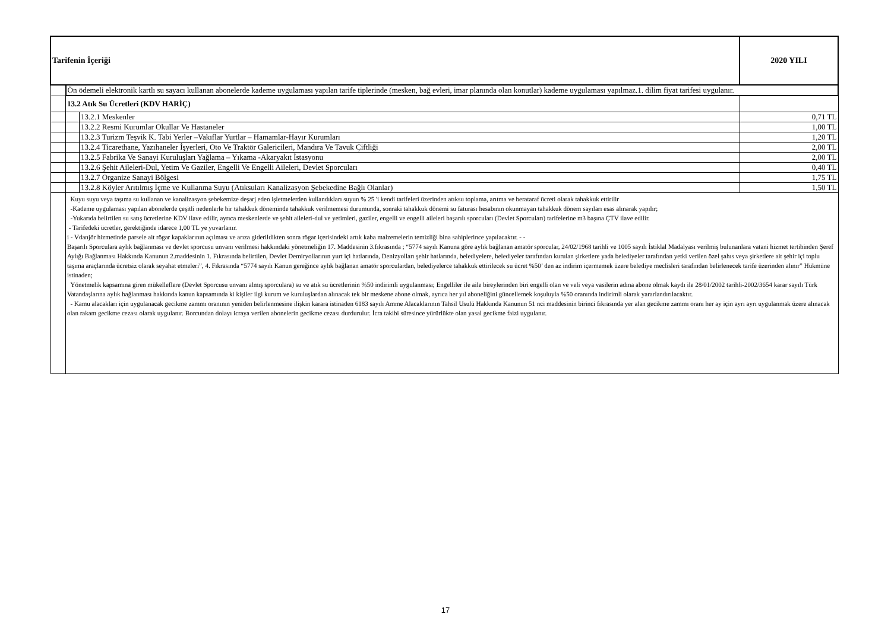| Tarifenin İçeriği | | | 2020 YILI |
| | Ön ödemeli elektronik kartlı su sayacı kullanan abonelerde kademe uygulaması yapılan tarife tiplerinde (mesken, bağ evleri, imar planında olan konutlar) kademe uygulaması yapılmaz.1. dilim fiyat tarifesi uygulanır. | | |
| | 13.2 Atık Su Ücretleri (KDV HARİÇ) | | |
| | | 13.2.1 Meskenler | 0,71 TL |
| | | 13.2.2 Resmi Kurumlar Okullar Ve Hastaneler | 1,00 TL |
| | | 13.2.3 Turizm Teşvik K. Tabi Yerler –Vakıflar Yurtlar – Hamamlar-Hayır Kurumları | 1,20 TL |
| | | 13.2.4 Ticarethane, Yazıhaneler İşyerleri, Oto Ve Traktör Galericileri, Mandıra Ve Tavuk Çiftliği | 2,00 TL |
| | | 13.2.5 Fabrika Ve Sanayi Kuruluşları Yağlama – Yıkama -Akaryakıt İstasyonu | 2,00 TL |
| | | 13.2.6 Şehit Aileleri-Dul, Yetim Ve Gaziler, Engelli Ve Engelli Aileleri, Devlet Sporcuları | 0,40 TL |
| | | 13.2.7 Organize Sanayi Bölgesi | 1,75 TL |
| | | 13.2.8 Köyler Arıtılmış İçme ve Kullanma Suyu (Atıksuları Kanalizasyon Şebekedine Bağlı Olanlar) | 1,50 TL |
| | Kuyu suyu veya taşıma su kullanan ve kanalizasyon şebekemize deşarj eden işletmelerden kullandıkları suyun % 25 'i kendi tarifeleri üzerinden atıksu toplama, arıtma ve berataraf ücreti olarak tahakkuk ettirilir -Kademe uygulaması yapılan abonelerde çeşitli nedenlerle bir tahakkuk döneminde tahakkuk verilmemesi durumunda, sonraki tahakkuk dönemi su faturası hesabının okunmayan tahakkuk dönem sayıları esas alınarak yapılır; -Yukarıda belirtilen su satış ücretlerine KDV ilave edilir, ayrıca meskenlerde ve şehit aileleri-dul ve yetimleri, gaziler, engelli ve engelli aileleri başarılı sporcuları (Devlet Sporcuları) tarifelerine m3 başına ÇTV ilave edilir. - Tarifedeki ücretler, gerektiğinde idarece 1,00 TL ye yuvarlanır. i - Vdanjör hizmetinde parsele ait rögar kapaklarının açılması ve arıza giderildikten sonra rögar içerisindeki artık kaba malzemelerin temizliği bina sahiplerince yapılacaktır. - - Başarılı Sporculara aylık bağlanması ve devlet sporcusu unvanı verilmesi hakkındaki yönetmeliğin 17. Maddesinin 3.fıkrasında ; “5774 sayılı Kanuna göre aylık bağlanan amatör sporcular, 24/02/1968 tarihli ve 1005 sayılı İstiklal Madalyası verilmiş bulunanlara vatani hizmet tertibinden Şeref Aylığı Bağlanması Hakkında Kanunun 2.maddesinin 1. Fıkrasında belirtilen, Devlet Demiryollarının yurt içi hatlarında, Denizyolları şehir hatlarında, belediyelere, belediyeler tarafından kurulan şirketlere yada belediyeler tarafından yetki verilen özel şahıs veya şirketlere ait şehir içi toplu taşıma araçlarında ücretsiz olarak seyahat etmeleri”, 4. Fıkrasında “5774 sayılı Kanun gereğince aylık bağlanan amatör sporculardan, belediyelerce tahakkuk ettirilecek su ücret %50’ den az indirim içermemek üzere belediye meclisleri tarafından belirlenecek tarife üzerinden alınır” Hükmüne istinaden; Yönetmelik kapsamına giren mükelleflere (Devlet Sporcusu unvanı almış sporculara) su ve atık su ücretlerinin %50 indirimli uygulanması; Engelliler ile aile bireylerinden biri engelli olan ve veli veya vasilerin adına abone olmak kaydı ile 28/01/2002 tarihli-2002/3654 karar sayılı Türk Vatandaşlarına aylık bağlanması hakkında kanun kapsamında ki kişiler ilgi kurum ve kuruluşlardan alınacak tek bir meskene abone olmak, ayrıca her yıl aboneliğini güncellemek koşuluyla %50 oranında indirimli olarak yararlandırılacaktır. - Kamu alacakları için uygulanacak gecikme zammı oranının yeniden belirlenmesine ilişkin karara istinaden 6183 sayılı Amme Alacaklarının Tahsil Usulü Hakkında Kanunun 51 nci maddesinin birinci fıkrasında yer alan gecikme zammı oranı her ay için ayrı ayrı uygulanmak üzere alınacak olan rakam gecikme cezası olarak uygulanır. Borcundan dolayı icraya verilen abonelerin gecikme cezası durdurulur. İcra takibi süresince yürürlükte olan yasal gecikme faizi uygulanır. | | |
17